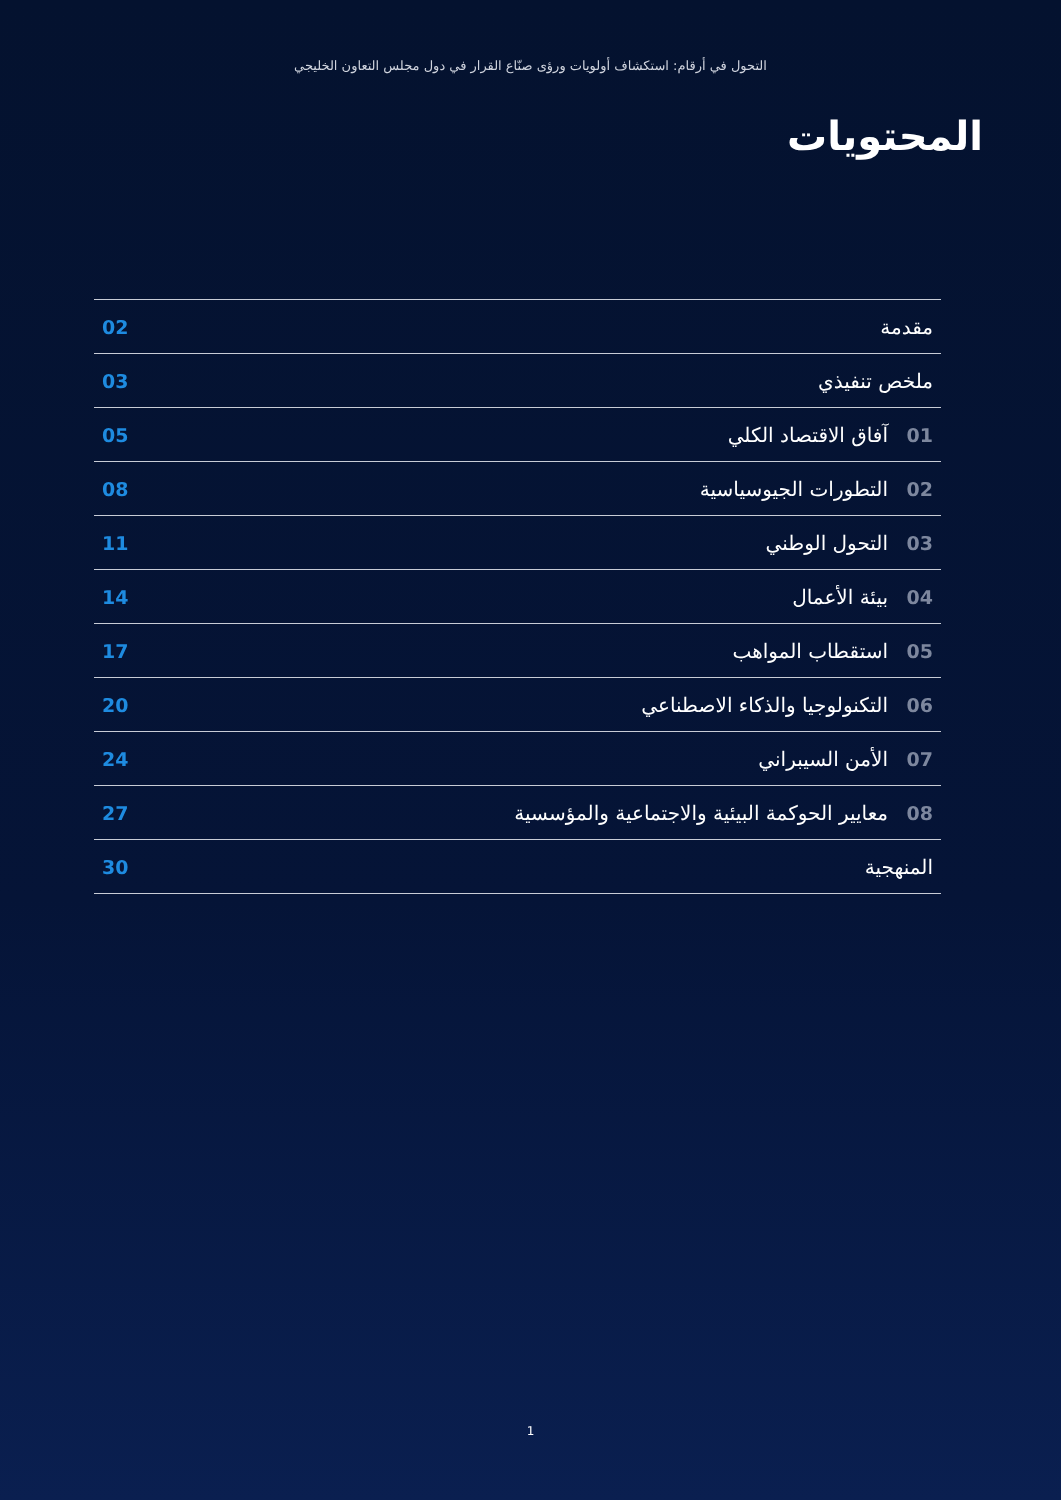التحول في أرقام: استكشاف أولويات ورؤى صنّاع القرار في دول مجلس التعاون الخليجي
المحتويات
مقدمة 02
ملخص تنفيذي 03
01 آفاق الاقتصاد الكلي 05
02 التطورات الجيوسياسية 08
03 التحول الوطني 11
04 بيئة الأعمال 14
05 استقطاب المواهب 17
06 التكنولوجيا والذكاء الاصطناعي 20
07 الأمن السيبراني 24
08 معايير الحوكمة البيئية والاجتماعية والمؤسسية 27
المنهجية 30
1